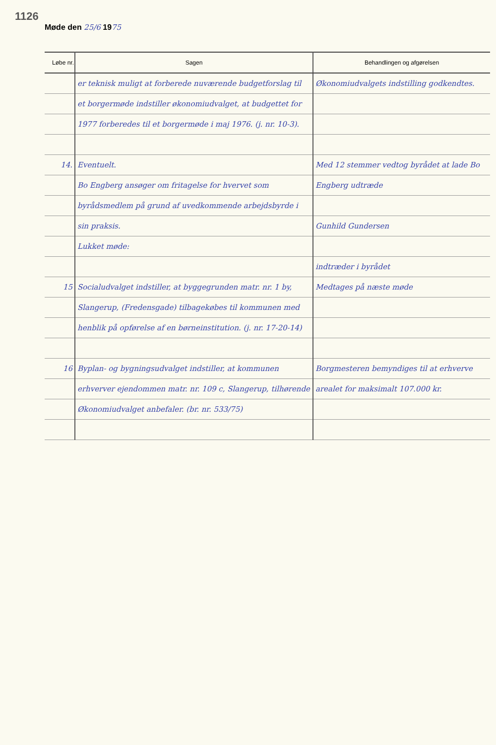1126
Møde den 25/6 1975
| Løbe nr. | Sagen | Behandlingen og afgørelsen |
| --- | --- | --- |
| | er teknisk muligt at forberede nuværende budgetforslag til et borgermøde indstiller økonomiudvalget, at budgettet for 1977 forberedes til et borgermøde i maj 1976. (j. nr. 10-3). | Økonomiudvalgets indstilling godkendtes. |
| 14. | Eventuelt. Bo Engberg ansøger om fritagelse for hvervet som byrådsmedlem på grund af uvedkommende arbejdsbyrde i sin praksis. Lukket møde: | Med 12 stemmer vedtog byrådet at lade Bo Engberg udtræde Gunhild Gundersen indtræder i byrådet |
| 15 | Socialudvalget indstiller, at byggegrunden matr. nr. 1 by, Slangerup, (Fredensgade) tilbagekøbes til kommunen med henblik på opførelse af en børneinstitution. (j. nr. 17-20-14) | Medtages på næste møde |
| 16 | Byplan- og bygningsudvalget indstiller, at kommunen erhverver ejendommen matr. nr. 109 c, Slangerup, tilhørende Økonomiudvalget anbefaler. (br. nr. 533/75) | Borgmesteren bemyndiges til at erhverve arealet for maksimalt 107.000 kr. |